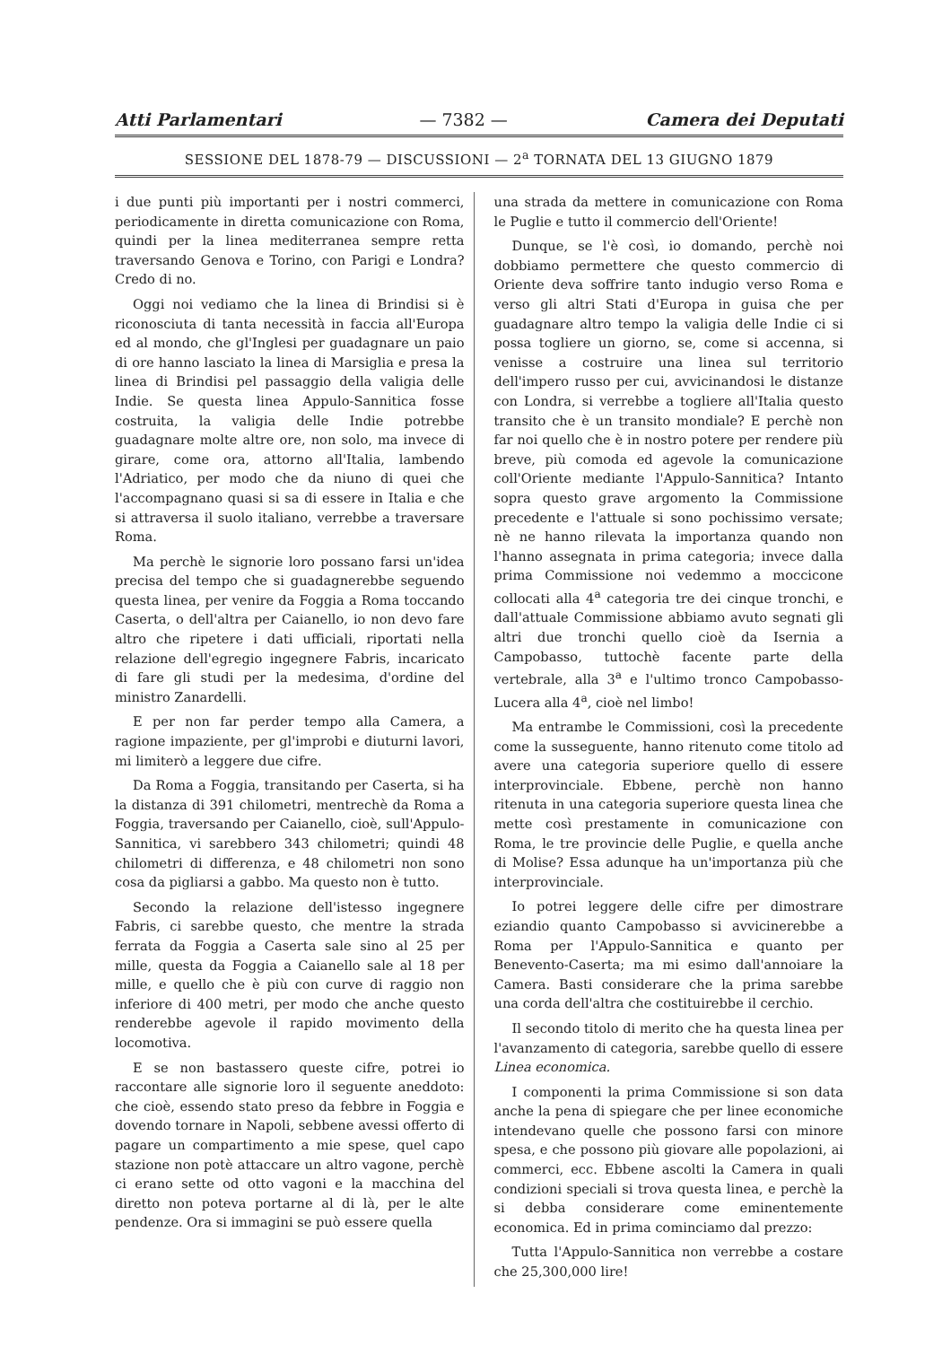Atti Parlamentari — 7382 — Camera dei Deputati
SESSIONE DEL 1878-79 — DISCUSSIONI — 2<sup>a</sup> TORNATA DEL 13 GIUGNO 1879
i due punti più importanti per i nostri commerci, periodicamente in diretta comunicazione con Roma, quindi per la linea mediterranea sempre retta traversando Genova e Torino, con Parigi e Londra? Credo di no.
Oggi noi vediamo che la linea di Brindisi si è riconosciuta di tanta necessità in faccia all'Europa ed al mondo, che gl'Inglesi per guadagnare un paio di ore hanno lasciato la linea di Marsiglia e presa la linea di Brindisi pel passaggio della valigia delle Indie. Se questa linea Appulo-Sannitica fosse costruita, la valigia delle Indie potrebbe guadagnare molte altre ore, non solo, ma invece di girare, come ora, attorno all'Italia, lambendo l'Adriatico, per modo che da niuno di quei che l'accompagnano quasi si sa di essere in Italia e che si attraversa il suolo italiano, verrebbe a traversare Roma.
Ma perchè le signorie loro possano farsi un'idea precisa del tempo che si guadagnerebbe seguendo questa linea, per venire da Foggia a Roma toccando Caserta, o dell'altra per Caianello, io non devo fare altro che ripetere i dati ufficiali, riportati nella relazione dell'egregio ingegnere Fabris, incaricato di fare gli studi per la medesima, d'ordine del ministro Zanardelli.
E per non far perder tempo alla Camera, a ragione impaziente, per gl'improbi e diuturni lavori, mi limiterò a leggere due cifre.
Da Roma a Foggia, transitando per Caserta, si ha la distanza di 391 chilometri, mentrechè da Roma a Foggia, traversando per Caianello, cioè, sull'Appulo-Sannitica, vi sarebbero 343 chilometri; quindi 48 chilometri di differenza, e 48 chilometri non sono cosa da pigliarsi a gabbo. Ma questo non è tutto.
Secondo la relazione dell'istesso ingegnere Fabris, ci sarebbe questo, che mentre la strada ferrata da Foggia a Caserta sale sino al 25 per mille, questa da Foggia a Caianello sale al 18 per mille, e quello che è più con curve di raggio non inferiore di 400 metri, per modo che anche questo renderebbe agevole il rapido movimento della locomotiva.
E se non bastassero queste cifre, potrei io raccontare alle signorie loro il seguente aneddoto: che cioè, essendo stato preso da febbre in Foggia e dovendo tornare in Napoli, sebbene avessi offerto di pagare un compartimento a mie spese, quel capo stazione non potè attaccare un altro vagone, perchè ci erano sette od otto vagoni e la macchina del diretto non poteva portarne al di là, per le alte pendenze. Ora si immagini se può essere quella
una strada da mettere in comunicazione con Roma le Puglie e tutto il commercio dell'Oriente!
Dunque, se l'è così, io domando, perchè noi dobbiamo permettere che questo commercio di Oriente deva soffrire tanto indugio verso Roma e verso gli altri Stati d'Europa in guisa che per guadagnare altro tempo la valigia delle Indie ci si possa togliere un giorno, se, come si accenna, si venisse a costruire una linea sul territorio dell'impero russo per cui, avvicinandosi le distanze con Londra, si verrebbe a togliere all'Italia questo transito che è un transito mondiale? E perchè non far noi quello che è in nostro potere per rendere più breve, più comoda ed agevole la comunicazione coll'Oriente mediante l'Appulo-Sannitica? Intanto sopra questo grave argomento la Commissione precedente e l'attuale si sono pochissimo versate; nè ne hanno rilevata la importanza quando non l'hanno assegnata in prima categoria; invece dalla prima Commissione noi vedemmo a moccicone collocati alla 4<sup>a</sup> categoria tre dei cinque tronchi, e dall'attuale Commissione abbiamo avuto segnati gli altri due tronchi quello cioè da Isernia a Campobasso, tuttochè facente parte della vertebrale, alla 3<sup>a</sup> e l'ultimo tronco Campobasso-Lucera alla 4<sup>a</sup>, cioè nel limbo!
Ma entrambe le Commissioni, così la precedente come la susseguente, hanno ritenuto come titolo ad avere una categoria superiore quello di essere interprovinciale. Ebbene, perchè non hanno ritenuta in una categoria superiore questa linea che mette così prestamente in comunicazione con Roma, le tre provincie delle Puglie, e quella anche di Molise? Essa adunque ha un'importanza più che interprovinciale.
Io potrei leggere delle cifre per dimostrare eziandio quanto Campobasso si avvicinerebbe a Roma per l'Appulo-Sannitica e quanto per Benevento-Caserta; ma mi esimo dall'annoiare la Camera. Basti considerare che la prima sarebbe una corda dell'altra che costituirebbe il cerchio.
Il secondo titolo di merito che ha questa linea per l'avanzamento di categoria, sarebbe quello di essere Linea economica.
I componenti la prima Commissione si son data anche la pena di spiegare che per linee economiche intendevano quelle che possono farsi con minore spesa, e che possono più giovare alle popolazioni, ai commerci, ecc. Ebbene ascolti la Camera in quali condizioni speciali si trova questa linea, e perchè la si debba considerare come eminentemente economica. Ed in prima cominciamo dal prezzo:
Tutta l'Appulo-Sannitica non verrebbe a costare che 25,300,000 lire!